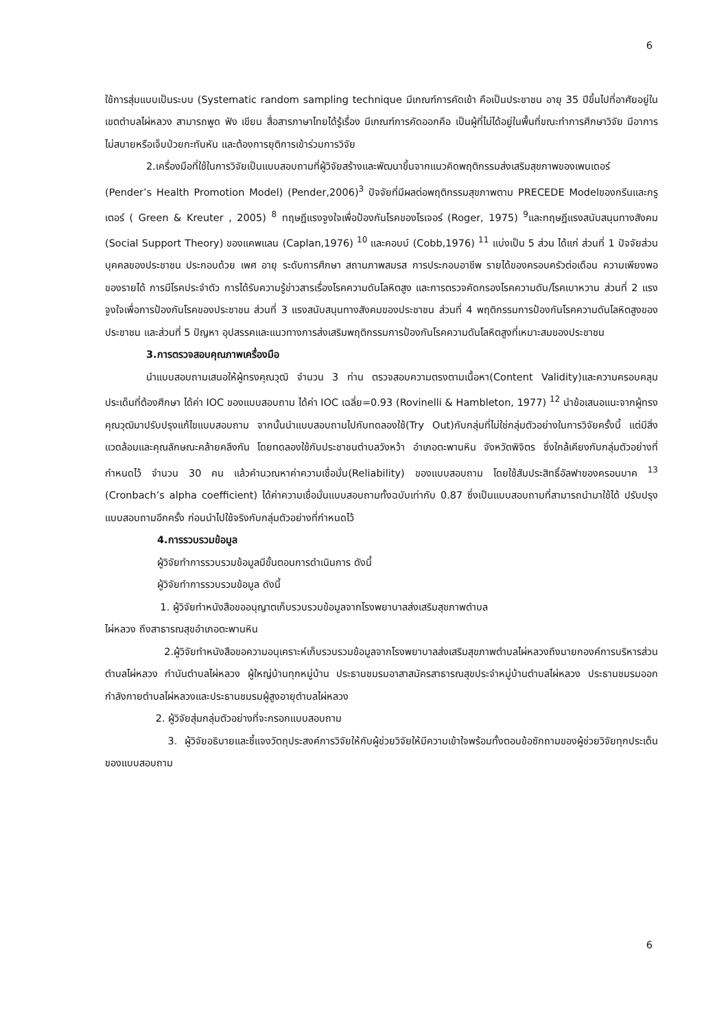6
ใช้การสุ่มแบบเป็นระบบ (Systematic random sampling technique มีเกณฑ์การคัดเข้า คือเป็นประชาชน อายุ 35 ปีขึ้นไปที่อาศัยอยู่ในเขตตำบลไผ่หลวง สามารถพูด ฟัง เขียน สื่อสารภาษาไทยได้รู้เรื่อง มีเกณฑ์การคัดออกคือ เป็นผู้ที่ไม่ได้อยู่ในพื้นที่ขณะทำการศึกษาวิจัย มีอาการไม่สบายหรือเจ็บป่วยกะทันหัน และต้องการยุติการเข้าร่วมการวิจัย
2.เครื่องมือที่ใช้ในการวิจัยเป็นแบบสอบถามที่ผู้วิจัยสร้างและพัฒนาขึ้นจากแนวคิดพฤติกรรมส่งเสริมสุขภาพของเพนเดอร์ (Pender’s Health Promotion Model) (Pender,2006)<sup>3</sup> ปัจจัยที่มีผลต่อพฤติกรรมสุขภาพตาม PRECEDE Modelของกรีนและกรูเตอร์ ( Green & Kreuter , 2005) <sup>8</sup> ทฤษฎีแรงจูงใจเพื่อป้องกันโรคของโรเจอร์ (Roger, 1975) <sup>9</sup>และทฤษฎีแรงสนับสนุนทางสังคม (Social Support Theory) ของแคพแลน (Caplan,1976) <sup>10</sup> และคอบบ์ (Cobb,1976) <sup>11</sup> แบ่งเป็น 5 ส่วน ได้แก่ ส่วนที่ 1 ปัจจัยส่วนบุคคลของประชาชน ประกอบด้วย เพศ อายุ ระดับการศึกษา สถานภาพสมรส การประกอบอาชีพ รายได้ของครอบครัวต่อเดือน ความเพียงพอของรายได้ การมีโรคประจำตัว การได้รับความรู้ข่าวสารเรื่องโรคความดันโลหิตสูง และการตรวจคัดกรองโรคความดัน/โรคเบาหวาน ส่วนที่ 2 แรงจูงใจเพื่อการป้องกันโรคของประชาชน ส่วนที่ 3 แรงสนับสนุนทางสังคมของประชาชน ส่วนที่ 4 พฤติกรรมการป้องกันโรคความดันโลหิตสูงของประชาชน และส่วนที่ 5 ปัญหา อุปสรรคและแนวทางการส่งเสริมพฤติกรรมการป้องกันโรคความดันโลหิตสูงที่เหมาะสมของประชาชน
3.การตรวจสอบคุณภาพเครื่องมือ
นำแบบสอบถามเสนอให้ผู้ทรงคุณวุฒิ จำนวน 3 ท่าน ตรวจสอบความตรงตามเนื้อหา(Content Validity)และความครอบคลุมประเด็นที่ต้องศึกษา ได้ค่า IOC ของแบบสอบถาม ได้ค่า IOC เฉลี่ย=0.93 (Rovinelli & Hambleton, 1977) <sup>12</sup> นำข้อเสนอแนะจากผู้ทรงคุณวุฒิมาปรับปรุงแก้ไขแบบสอบถาม จากนั้นนำแบบสอบถามไปกับทดลองใช้(Try Out)กับกลุ่มที่ไม่ใช่กลุ่มตัวอย่างในการวิจัยครั้งนี้ แต่มีสิ่งแวดล้อมและคุณลักษณะคล้ายคลึงกัน โดยทดลองใช้กับประชาชนตำบลวังหว้า อำเภอตะพานหิน จังหวัดพิจิตร ซึ่งใกล้เคียงกับกลุ่มตัวอย่างที่กำหนดไว้ จำนวน 30 คน แล้วคำนวณหาค่าความเชื่อมั่น(Reliability) ของแบบสอบถาม โดยใช้สัมประสิทธิ์อัลฟาของครอนบาค <sup>13</sup> (Cronbach’s alpha coefficient) ได้ค่าความเชื่อมั่นแบบสอบถามทั้งฉบับเท่ากับ 0.87 ซึ่งเป็นแบบสอบถามที่สามารถนำมาใช้ได้ ปรับปรุงแบบสอบถามอีกครั้ง ก่อนนำไปใช้จริงกับกลุ่มตัวอย่างที่กำหนดไว้
4.การรวบรวมข้อมูล
ผู้วิจัยทำการรวบรวมข้อมูลมีขั้นตอนการดำเนินการ ดังนี้
ผู้วิจัยทำการรวบรวมข้อมูล ดังนี้
1. ผู้วิจัยทำหนังสือขออนุญาตเก็บรวบรวมข้อมูลจากโรงพยาบาลส่งเสริมสุขภาพตำบล
ไผ่หลวง ถึงสาธารณสุขอำเภอตะพานหิน
2.ผู้วิจัยทำหนังสือขอความอนุเคราะห์เก็บรวบรวมข้อมูลจากโรงพยาบาลส่งเสริมสุขภาพตำบลไผ่หลวงถึงนายกองค์การบริหารส่วนตำบลไผ่หลวง กำนันตำบลไผ่หลวง ผู้ใหญ่บ้านทุกหมู่บ้าน ประธานชมรมอาสาสมัครสาธารณสุขประจำหมู่บ้านตำบลไผ่หลวง ประธานชมรมออกกำลังกายตำบลไผ่หลวงและประธานชมรมผู้สูงอายุตำบลไผ่หลวง
2. ผู้วิจัยสุ่มกลุ่มตัวอย่างที่จะกรอกแบบสอบถาม
3. ผู้วิจัยอธิบายและชี้แจงวัตถุประสงค์การวิจัยให้กับผู้ช่วยวิจัยให้มีความเข้าใจพร้อมทั้งตอบข้อซักถามของผู้ช่วยวิจัยทุกประเด็นของแบบสอบถาม
6